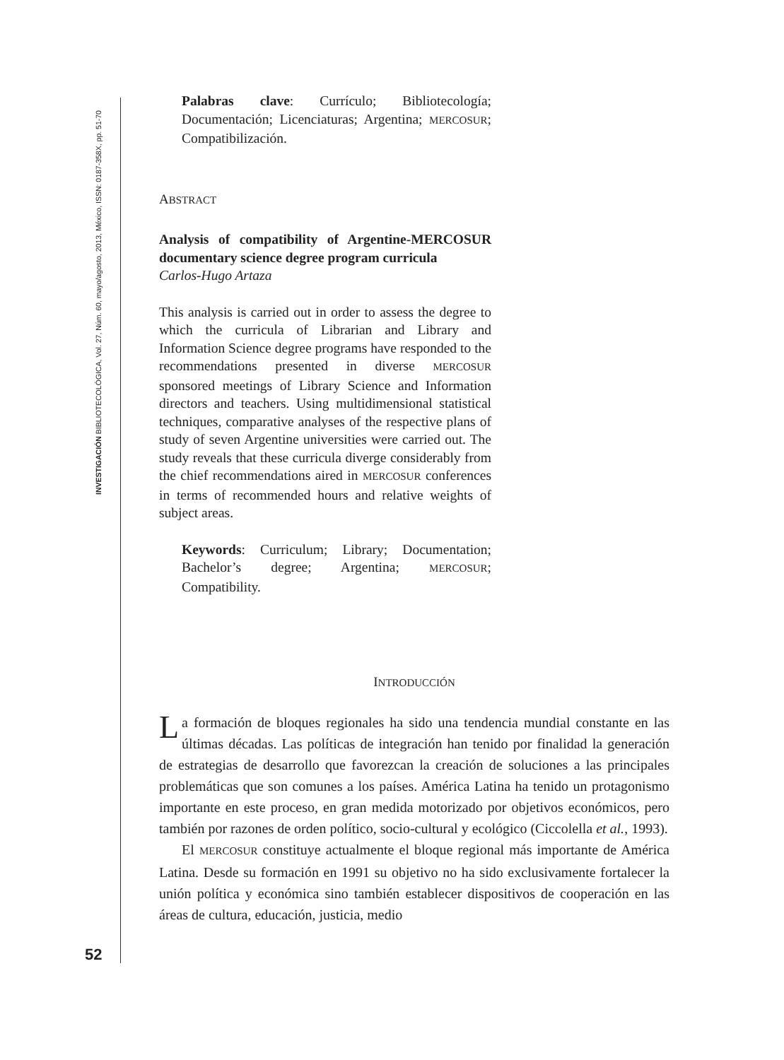INVESTIGACIÓN BIBLIOTECOLÓGICA, Vol. 27, Núm. 60, mayo/agosto, 2013, México, ISSN: 0187-358X, pp. 51-70
Palabras clave: Currículo; Bibliotecología; Documentación; Licenciaturas; Argentina; MERCOSUR; Compatibilización.
ABSTRACT
Analysis of compatibility of Argentine-MERCOSUR documentary science degree program curricula
Carlos-Hugo Artaza
This analysis is carried out in order to assess the degree to which the curricula of Librarian and Library and Information Science degree programs have responded to the recommendations presented in diverse MERCOSUR sponsored meetings of Library Science and Information directors and teachers. Using multidimensional statistical techniques, comparative analyses of the respective plans of study of seven Argentine universities were carried out. The study reveals that these curricula diverge considerably from the chief recommendations aired in MERCOSUR conferences in terms of recommended hours and relative weights of subject areas.
Keywords: Curriculum; Library; Documentation; Bachelor’s degree; Argentina; MERCOSUR; Compatibility.
INTRODUCCIÓN
La formación de bloques regionales ha sido una tendencia mundial constante en las últimas décadas. Las políticas de integración han tenido por finalidad la generación de estrategias de desarrollo que favorezcan la creación de soluciones a las principales problemáticas que son comunes a los países. América Latina ha tenido un protagonismo importante en este proceso, en gran medida motorizado por objetivos económicos, pero también por razones de orden político, socio-cultural y ecológico (Ciccolella et al., 1993).
El MERCOSUR constituye actualmente el bloque regional más importante de América Latina. Desde su formación en 1991 su objetivo no ha sido exclusivamente fortalecer la unión política y económica sino también establecer dispositivos de cooperación en las áreas de cultura, educación, justicia, medio
52